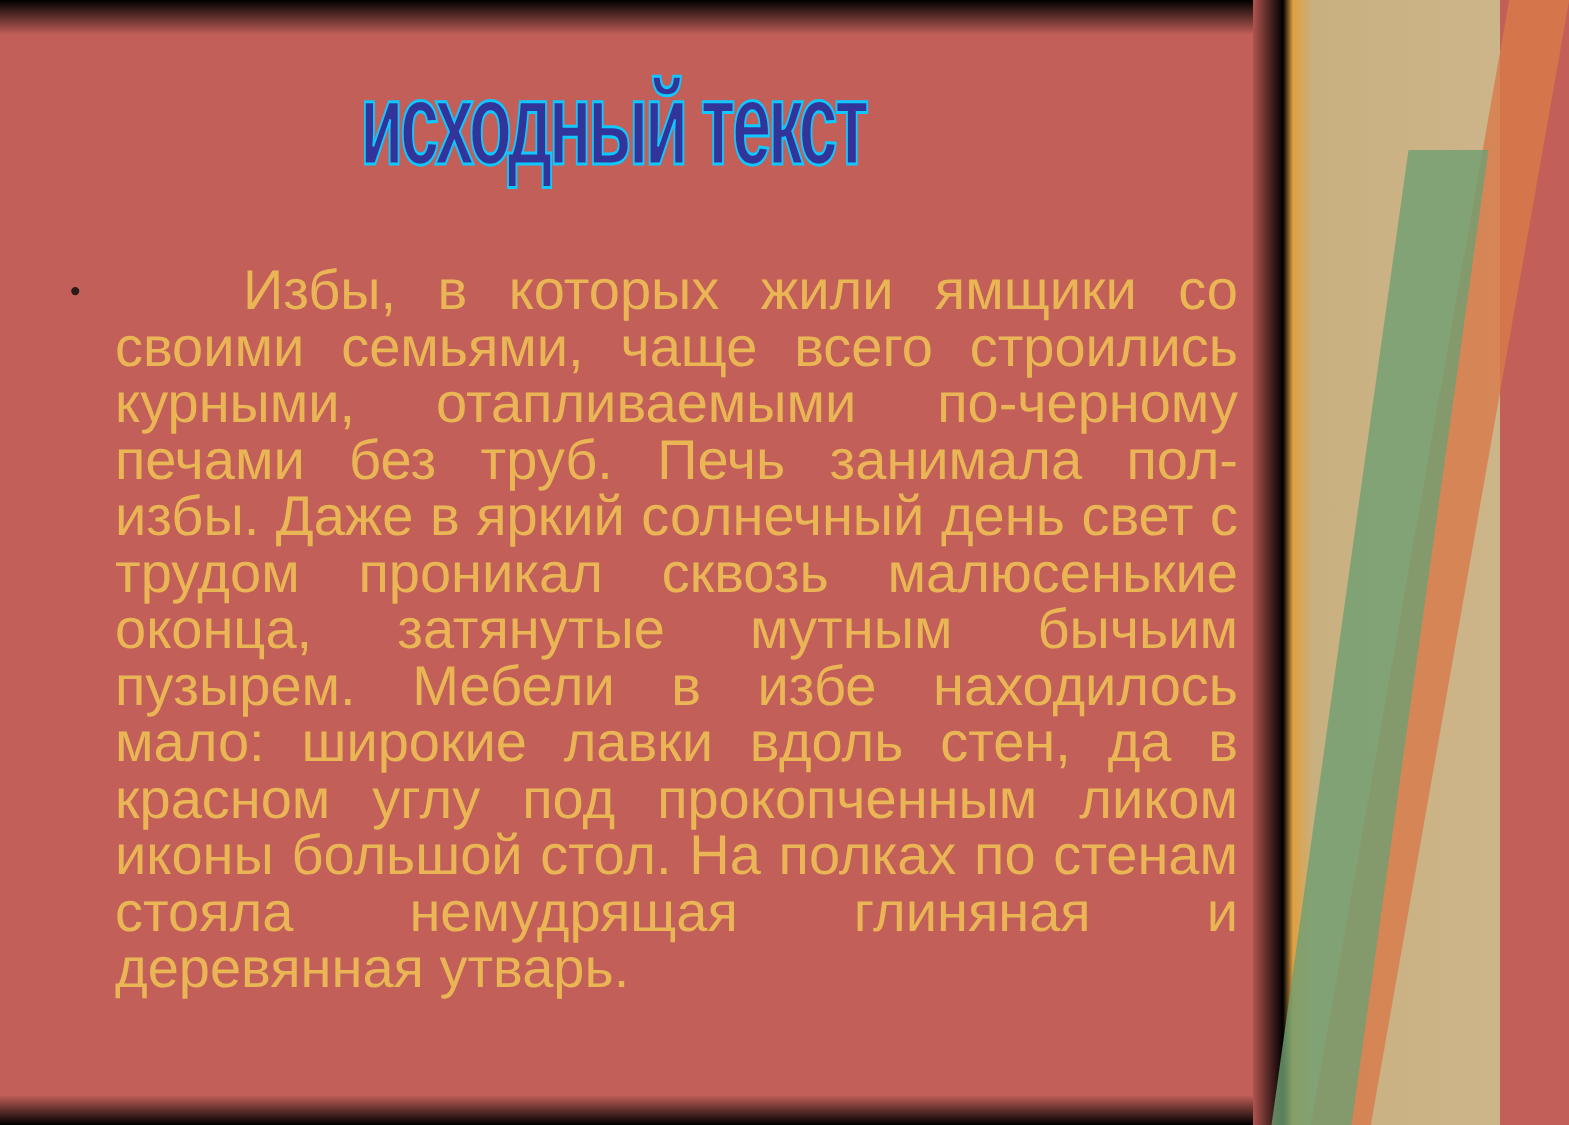исходный текст
•
Избы, в которых жили ямщики со своими семьями, чаще всего строились курными, отапливаемыми по-черному печами без труб. Печь занимала пол-избы. Даже в яркий солнечный день свет с трудом проникал сквозь малюсенькие оконца, затянутые мутным бычьим пузырем. Мебели в избе находилось мало: широкие лавки вдоль стен, да в красном углу под прокопченным ликом иконы большой стол. На полках по стенам стояла немудрящая глиняная и деревянная утварь.